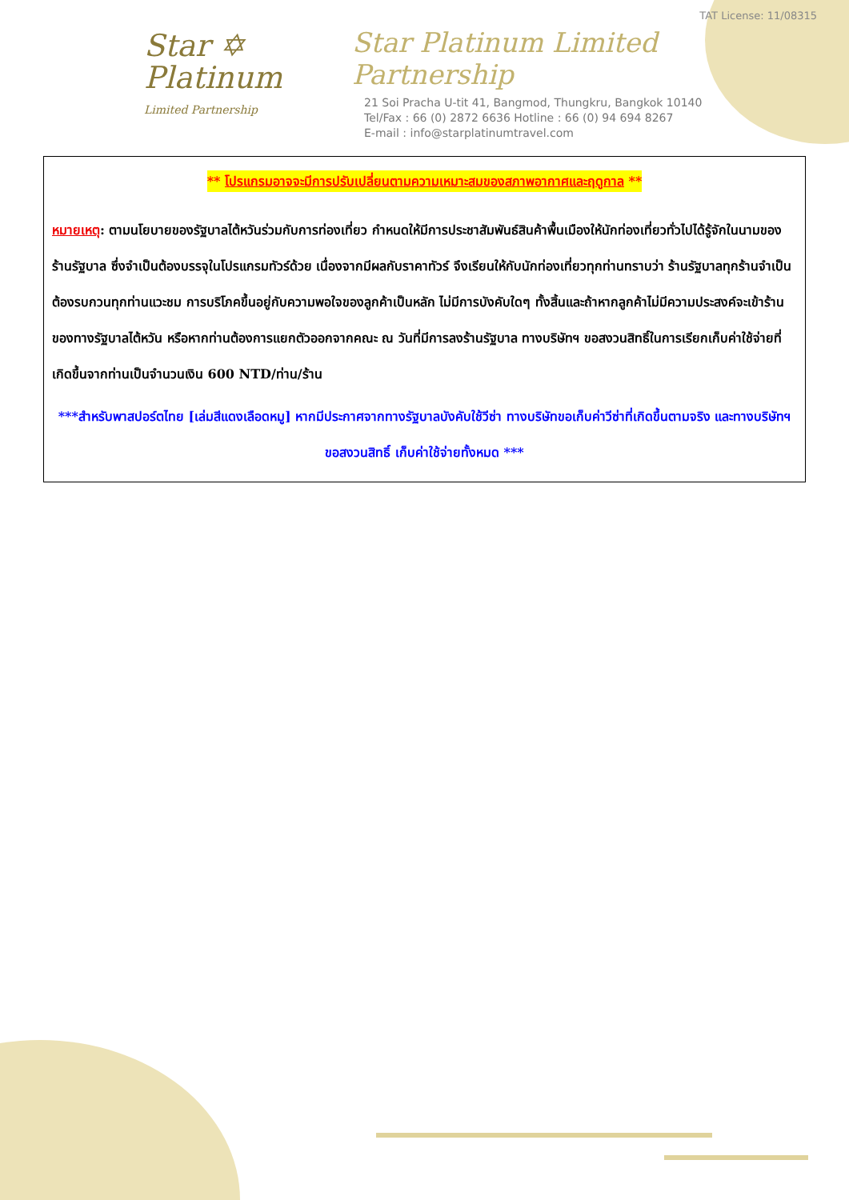Star ✡
Platinum
Limited Partnership
TAT License: 11/08315
Star Platinum Limited Partnership
21 Soi Pracha U-tit 41, Bangmod, Thungkru, Bangkok 10140
Tel/Fax : 66 (0) 2872 6636 Hotline : 66 (0) 94 694 8267
E-mail : info@starplatinumtravel.com
** โปรแกรมอาจจะมีการปรับเปลี่ยนตามความเหมาะสมของสภาพอากาศและฤดูกาล **
หมายเหตุ: ตามนโยบายของรัฐบาลไต้หวันร่วมกับการท่องเที่ยว กำหนดให้มีการประชาสัมพันธ์สินค้าพื้นเมืองให้นักท่องเที่ยวทั่วไปได้รู้จักในนามของร้านรัฐบาล ซึ่งจำเป็นต้องบรรจุในโปรแกรมทัวร์ด้วย เนื่องจากมีผลกับราคาทัวร์ จึงเรียนให้กับนักท่องเที่ยวทุกท่านทราบว่า ร้านรัฐบาลทุกร้านจำเป็นต้องรบกวนทุกท่านแวะชม การบริโภคขึ้นอยู่กับความพอใจของลูกค้าเป็นหลัก ไม่มีการบังคับใดๆ ทั้งสิ้นและถ้าหากลูกค้าไม่มีความประสงค์จะเข้าร้านของทางรัฐบาลไต้หวัน หรือหากท่านต้องการแยกตัวออกจากคณะ ณ วันที่มีการลงร้านรัฐบาล ทางบริษัทฯ ขอสงวนสิทธิ์ในการเรียกเก็บค่าใช้จ่ายที่เกิดขึ้นจากท่านเป็นจำนวนเงิน 600 NTD/ท่าน/ร้าน
***สำหรับพาสปอร์ตไทย [เล่มสีแดงเลือดหมู] หากมีประกาศจากทางรัฐบาลบังคับใช้วีซ่า ทางบริษัทขอเก็บค่าวีซ่าที่เกิดขึ้นตามจริง และทางบริษัทฯ ขอสงวนสิทธิ์ เก็บค่าใช้จ่ายทั้งหมด ***